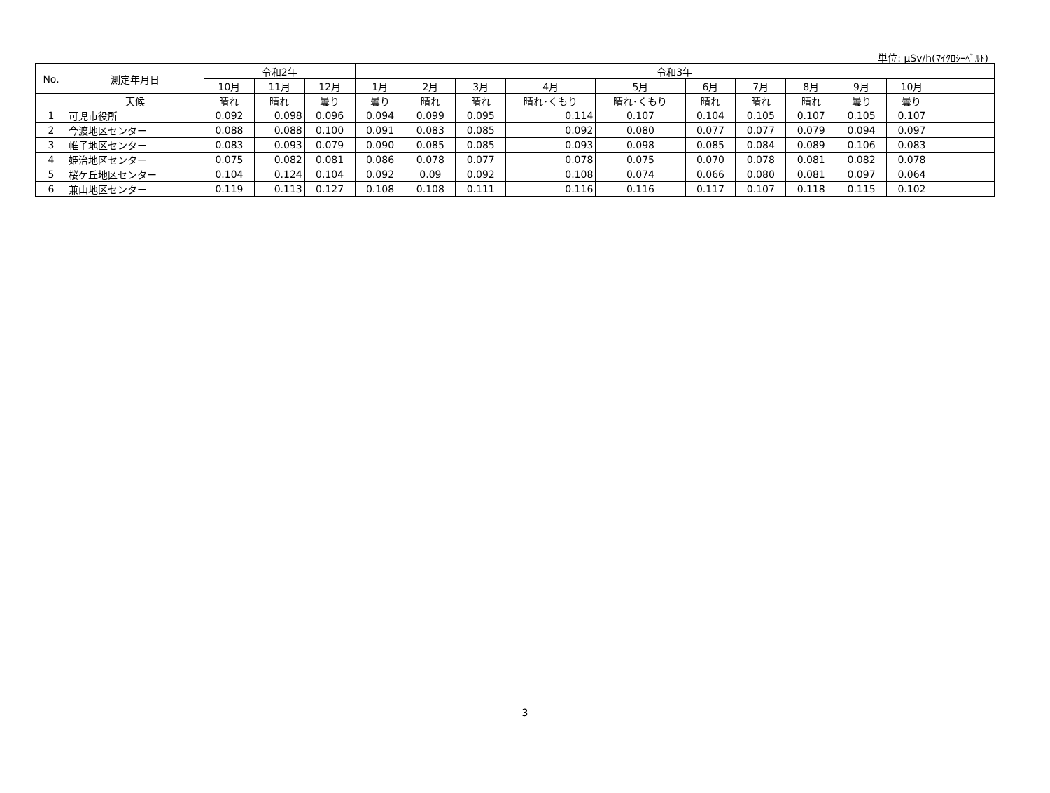単位: μSv/h(ﾏｲｸﾛｼｰﾍﾞﾙﾄ)
| No. | 測定年月日 | 令和2年 | | | 令和3年 | | | | | | | | | | |
| --- | --- | --- | --- | --- | --- | --- | --- | --- | --- | --- | --- | --- | --- | --- | --- |
| | | 10月 | 11月 | 12月 | 1月 | 2月 | 3月 | 4月 | 5月 | 6月 | 7月 | 8月 | 9月 | 10月 | |
| | 天候 | 晴れ | 晴れ | 曇り | 曇り | 晴れ | 晴れ | 晴れ･くもり | 晴れ･くもり | 晴れ | 晴れ | 晴れ | 曇り | 曇り | |
| 1 | 可児市役所 | 0.092 | 0.098 | 0.096 | 0.094 | 0.099 | 0.095 | 0.114 | 0.107 | 0.104 | 0.105 | 0.107 | 0.105 | 0.107 | |
| 2 | 今渡地区センター | 0.088 | 0.088 | 0.100 | 0.091 | 0.083 | 0.085 | 0.092 | 0.080 | 0.077 | 0.077 | 0.079 | 0.094 | 0.097 | |
| 3 | 帷子地区センター | 0.083 | 0.093 | 0.079 | 0.090 | 0.085 | 0.085 | 0.093 | 0.098 | 0.085 | 0.084 | 0.089 | 0.106 | 0.083 | |
| 4 | 姫治地区センター | 0.075 | 0.082 | 0.081 | 0.086 | 0.078 | 0.077 | 0.078 | 0.075 | 0.070 | 0.078 | 0.081 | 0.082 | 0.078 | |
| 5 | 桜ケ丘地区センター | 0.104 | 0.124 | 0.104 | 0.092 | 0.09 | 0.092 | 0.108 | 0.074 | 0.066 | 0.080 | 0.081 | 0.097 | 0.064 | |
| 6 | 兼山地区センター | 0.119 | 0.113 | 0.127 | 0.108 | 0.108 | 0.111 | 0.116 | 0.116 | 0.117 | 0.107 | 0.118 | 0.115 | 0.102 | |
3